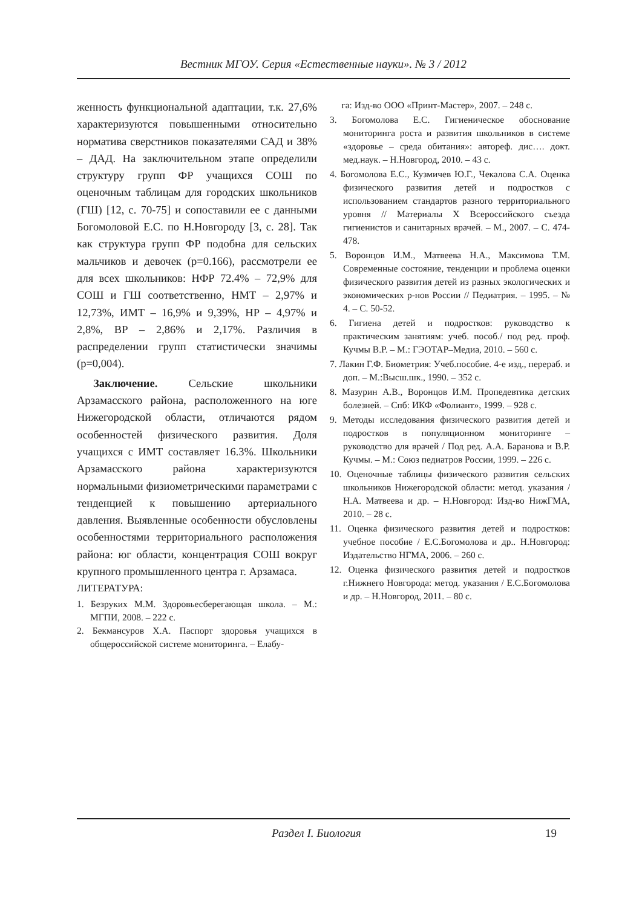Вестник МГОУ. Серия «Естественные науки». № 3 / 2012
женность функциональной адаптации, т.к. 27,6% характеризуются повышенными относительно норматива сверстников показателями САД и 38% – ДАД. На заключительном этапе определили структуру групп ФР учащихся СОШ по оценочным таблицам для городских школьников (ГШ) [12, с. 70-75] и сопоставили ее с данными Богомоловой Е.С. по Н.Новгороду [3, с. 28]. Так как структура групп ФР подобна для сельских мальчиков и девочек (p=0.166), рассмотрели ее для всех школьников: НФР 72.4% – 72,9% для СОШ и ГШ соответственно, НМТ – 2,97% и 12,73%, ИМТ – 16,9% и 9,39%, НР – 4,97% и 2,8%, ВР – 2,86% и 2,17%. Различия в распределении групп статистически значимы (p=0,004).
Заключение. Сельские школьники Арзамасского района, расположенного на юге Нижегородской области, отличаются рядом особенностей физического развития. Доля учащихся с ИМТ составляет 16.3%. Школьники Арзамасского района характеризуются нормальными физиометрическими параметрами с тенденцией к повышению артериального давления. Выявленные особенности обусловлены особенностями территориального расположения района: юг области, концентрация СОШ вокруг крупного промышленного центра г. Арзамаса.
ЛИТЕРАТУРА:
1. Безруких М.М. Здоровьесберегающая школа. – М.: МГПИ, 2008. – 222 с.
2. Бекмансуров Х.А. Паспорт здоровья учащихся в общероссийской системе мониторинга. – Елабу-
га: Изд-во ООО «Принт-Мастер», 2007. – 248 с.
3. Богомолова Е.С. Гигиеническое обоснование мониторинга роста и развития школьников в системе «здоровье – среда обитания»: автореф. дис…. докт. мед.наук. – Н.Новгород, 2010. – 43 с.
4. Богомолова Е.С., Кузмичев Ю.Г., Чекалова С.А. Оценка физического развития детей и подростков с использованием стандартов разного территориального уровня // Материалы X Всероссийского съезда гигиенистов и санитарных врачей. – М., 2007. – С. 474-478.
5. Воронцов И.М., Матвеева Н.А., Максимова Т.М. Современные состояние, тенденции и проблема оценки физического развития детей из разных экологических и экономических р-нов России // Педиатрия. – 1995. – № 4. – С. 50-52.
6. Гигиена детей и подростков: руководство к практическим занятиям: учеб. пособ./ под ред. проф. Кучмы В.Р. – М.: ГЭОТАР–Медиа, 2010. – 560 с.
7. Лакин Г.Ф. Биометрия: Учеб.пособие. 4-е изд., перераб. и доп. – М.:Высш.шк., 1990. – 352 с.
8. Мазурин А.В., Воронцов И.М. Пропедевтика детских болезней. – Спб: ИКФ «Фолиант», 1999. – 928 с.
9. Методы исследования физического развития детей и подростков в популяционном мониторинге – руководство для врачей / Под ред. А.А. Баранова и В.Р. Кучмы. – М.: Союз педиатров России, 1999. – 226 с.
10. Оценочные таблицы физического развития сельских школьников Нижегородской области: метод. указания / Н.А. Матвеева и др. – Н.Новгород: Изд-во НижГМА, 2010. – 28 с.
11. Оценка физического развития детей и подростков: учебное пособие / Е.С.Богомолова и др.. Н.Новгород: Издательство НГМА, 2006. – 260 с.
12. Оценка физического развития детей и подростков г.Нижнего Новгорода: метод. указания / Е.С.Богомолова и др. – Н.Новгород, 2011. – 80 с.
Раздел I. Биология 19